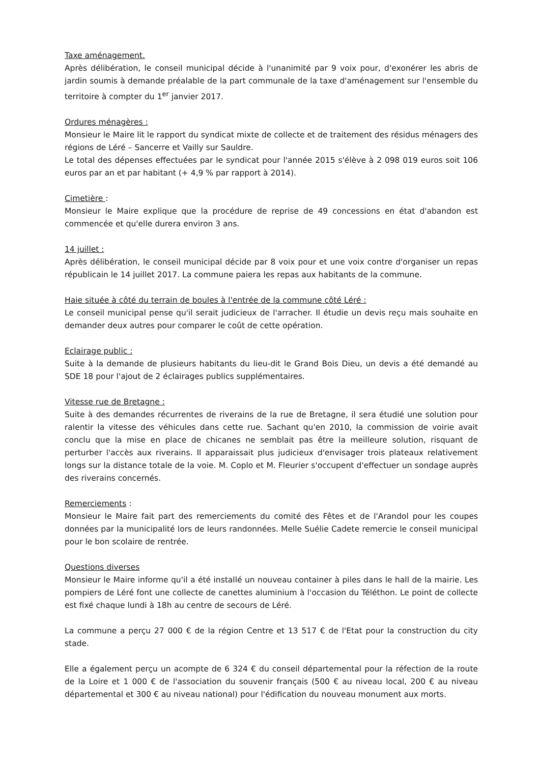Taxe aménagement.
Après délibération, le conseil municipal décide à l'unanimité par 9 voix pour, d'exonérer les abris de jardin soumis à demande préalable de la part communale de la taxe d'aménagement sur l'ensemble du territoire à compter du 1<sup>er</sup> janvier 2017.
Ordures ménagères :
Monsieur le Maire lit le rapport du syndicat mixte de collecte et de traitement des résidus ménagers des régions de Léré – Sancerre et Vailly sur Sauldre.
Le total des dépenses effectuées par le syndicat pour l'année 2015 s'élève à 2 098 019 euros soit 106 euros par an et par habitant (+ 4,9 % par rapport à 2014).
Cimetière :
Monsieur le Maire explique que la procédure de reprise de 49 concessions en état d'abandon est commencée et qu'elle durera environ 3 ans.
14 juillet :
Après délibération, le conseil municipal décide par 8 voix pour et une voix contre d'organiser un repas républicain le 14 juillet 2017. La commune paiera les repas aux habitants de la commune.
Haie située à côté du terrain de boules à l'entrée de la commune côté Léré :
Le conseil municipal pense qu'il serait judicieux de l'arracher. Il étudie un devis reçu mais souhaite en demander deux autres pour comparer le coût de cette opération.
Eclairage public :
Suite à la demande de plusieurs habitants du lieu-dit le Grand Bois Dieu, un devis a été demandé au SDE 18 pour l'ajout de 2 éclairages publics supplémentaires.
Vitesse rue de Bretagne :
Suite à des demandes récurrentes de riverains de la rue de Bretagne, il sera étudié une solution pour ralentir la vitesse des véhicules dans cette rue. Sachant qu'en 2010, la commission de voirie avait conclu que la mise en place de chicanes ne semblait pas être la meilleure solution, risquant de perturber l'accès aux riverains. Il apparaissait plus judicieux d'envisager trois plateaux relativement longs sur la distance totale de la voie. M. Coplo et M. Fleurier s'occupent d'effectuer un sondage auprès des riverains concernés.
Remerciements :
Monsieur le Maire fait part des remerciements du comité des Fêtes et de l'Arandol pour les coupes données par la municipalité lors de leurs randonnées. Melle Suélie Cadete remercie le conseil municipal pour le bon scolaire de rentrée.
Questions diverses
Monsieur le Maire informe qu'il a été installé un nouveau container à piles dans le hall de la mairie. Les pompiers de Léré font une collecte de canettes aluminium à l'occasion du Téléthon. Le point de collecte est fixé chaque lundi à 18h au centre de secours de Léré.
La commune a perçu 27 000 € de la région Centre et 13 517 € de l'Etat pour la construction du city stade.
Elle a également perçu un acompte de 6 324 € du conseil départemental pour la réfection de la route de la Loire et 1 000 € de l'association du souvenir français (500 € au niveau local, 200 € au niveau départemental et 300 € au niveau national) pour l'édification du nouveau monument aux morts.